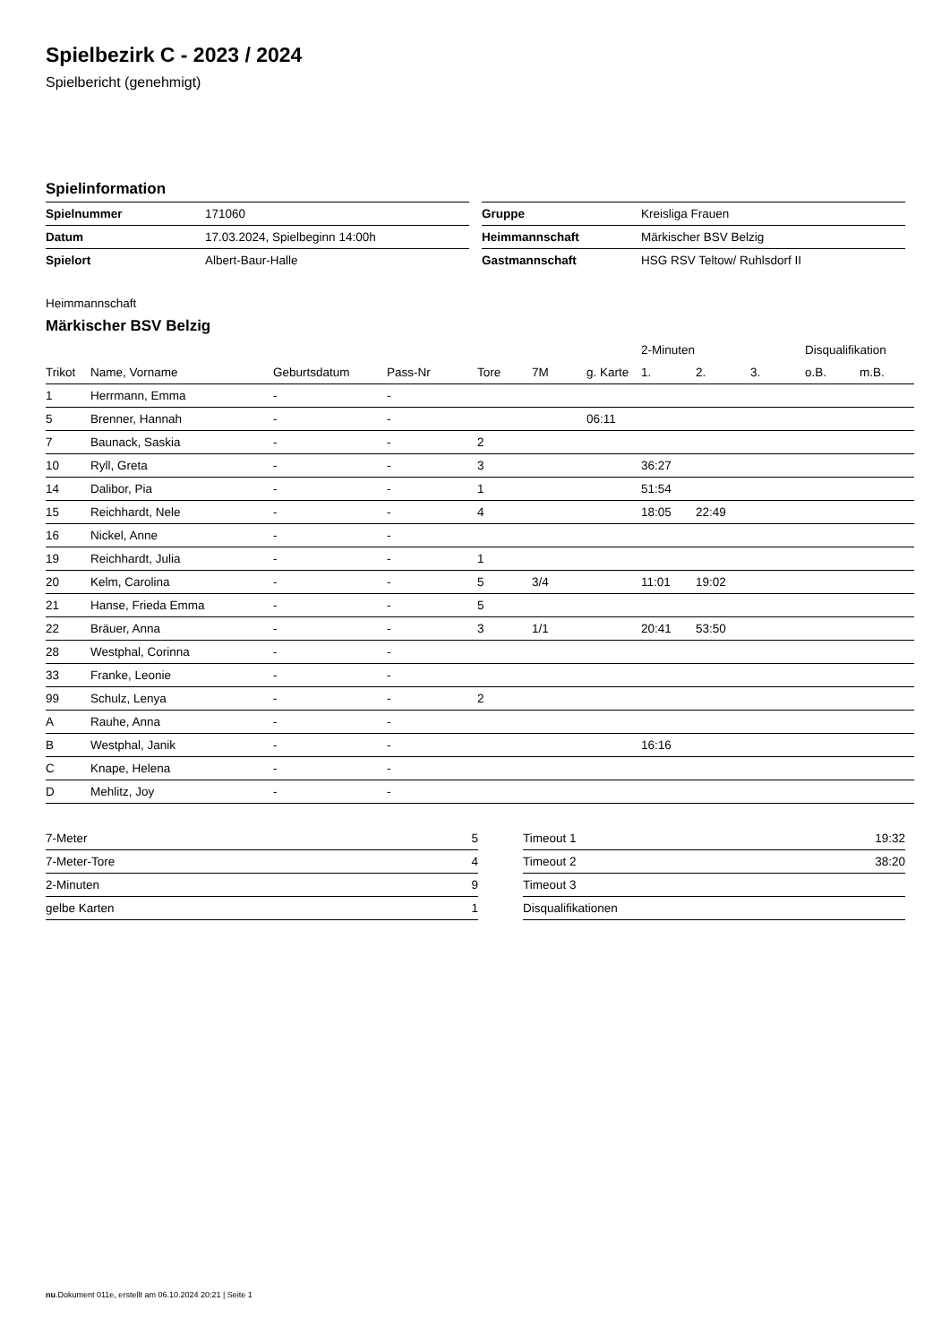Spielbezirk C - 2023 / 2024
Spielbericht (genehmigt)
Spielinformation
| Spielnummer | 171060 |
| Datum | 17.03.2024, Spielbeginn 14:00h |
| Spielort | Albert-Baur-Halle |
| Gruppe | Kreisliga Frauen |
| Heimmannschaft | Märkischer BSV Belzig |
| Gastmannschaft | HSG RSV Teltow/ Ruhlsdorf II |
Heimmannschaft
Märkischer BSV Belzig
| | | | | | | | 2-Minuten | | | Disqualifikation | |
| Trikot | Name, Vorname | Geburtsdatum | Pass-Nr | Tore | 7M | g. Karte | 1. | 2. | 3. | o.B. | m.B. |
| 1 | Herrmann, Emma | - | - | | | | | | | | |
| 5 | Brenner, Hannah | - | - | | | 06:11 | | | | | |
| 7 | Baunack, Saskia | - | - | 2 | | | | | | | |
| 10 | Ryll, Greta | - | - | 3 | | | 36:27 | | | | |
| 14 | Dalibor, Pia | - | - | 1 | | | 51:54 | | | | |
| 15 | Reichhardt, Nele | - | - | 4 | | | 18:05 | 22:49 | | | |
| 16 | Nickel, Anne | - | - | | | | | | | | |
| 19 | Reichhardt, Julia | - | - | 1 | | | | | | | |
| 20 | Kelm, Carolina | - | - | 5 | 3/4 | | 11:01 | 19:02 | | | |
| 21 | Hanse, Frieda Emma | - | - | 5 | | | | | | | |
| 22 | Bräuer, Anna | - | - | 3 | 1/1 | | 20:41 | 53:50 | | | |
| 28 | Westphal, Corinna | - | - | | | | | | | | |
| 33 | Franke, Leonie | - | - | | | | | | | | |
| 99 | Schulz, Lenya | - | - | 2 | | | | | | | |
| A | Rauhe, Anna | - | - | | | | | | | | |
| B | Westphal, Janik | - | - | | | | 16:16 | | | | |
| C | Knape, Helena | - | - | | | | | | | | |
| D | Mehlitz, Joy | - | - | | | | | | | | |
| 7-Meter | 5 |
| 7-Meter-Tore | 4 |
| 2-Minuten | 9 |
| gelbe Karten | 1 |
| Timeout 1 | 19:32 |
| Timeout 2 | 38:20 |
| Timeout 3 | |
| Disqualifikationen | |
nu.Dokument 011e, erstellt am 06.10.2024 20:21 | Seite 1